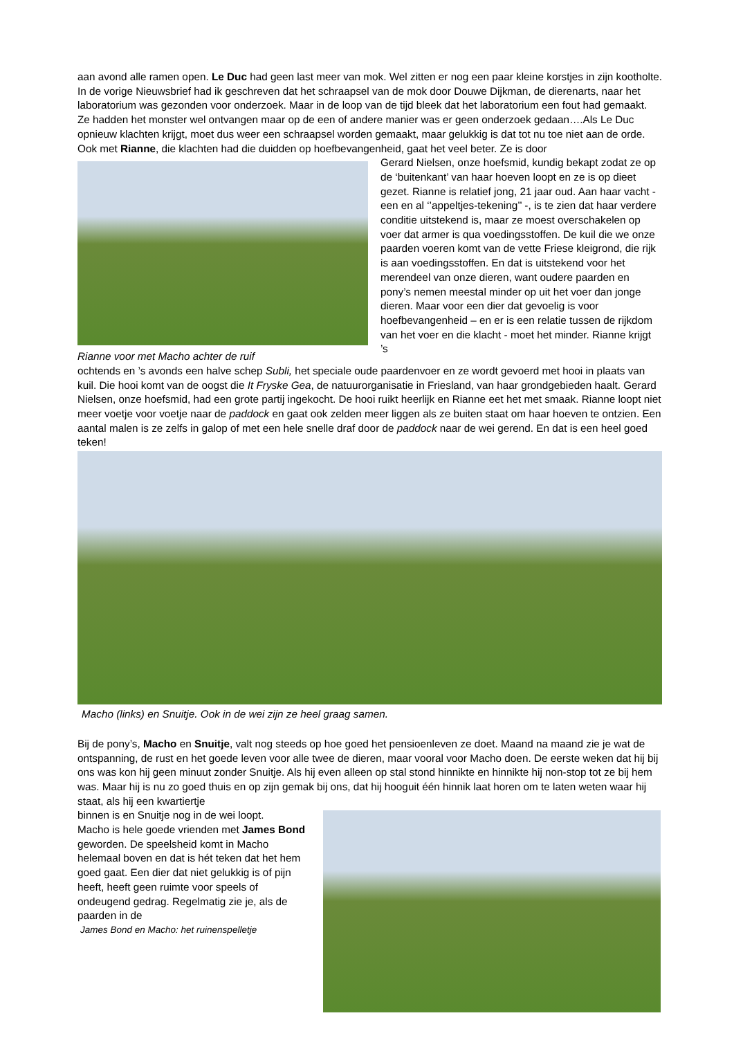aan avond alle ramen open. Le Duc had geen last meer van mok. Wel zitten er nog een paar kleine korstjes in zijn kootholte. In de vorige Nieuwsbrief had ik geschreven dat het schraapsel van de mok door Douwe Dijkman, de dierenarts, naar het laboratorium was gezonden voor onderzoek. Maar in de loop van de tijd bleek dat het laboratorium een fout had gemaakt. Ze hadden het monster wel ontvangen maar op de een of andere manier was er geen onderzoek gedaan….Als Le Duc opnieuw klachten krijgt, moet dus weer een schraapsel worden gemaakt, maar gelukkig is dat tot nu toe niet aan de orde.
Ook met Rianne, die klachten had die duidden op hoefbevangenheid, gaat het veel beter. Ze is door
Rianne voor met Macho achter de ruif
Gerard Nielsen, onze hoefsmid, kundig bekapt zodat ze op de ‘buitenkant’ van haar hoeven loopt en ze is op dieet gezet. Rianne is relatief jong, 21 jaar oud. Aan haar vacht - een en al ‘’appeltjes-tekening’’ -, is te zien dat haar verdere conditie uitstekend is, maar ze moest overschakelen op voer dat armer is qua voedingsstoffen. De kuil die we onze paarden voeren komt van de vette Friese kleigrond, die rijk is aan voedingsstoffen. En dat is uitstekend voor het merendeel van onze dieren, want oudere paarden en pony’s nemen meestal minder op uit het voer dan jonge dieren. Maar voor een dier dat gevoelig is voor hoefbevangenheid – en er is een relatie tussen de rijkdom van het voer en die klacht - moet het minder. Rianne krijgt ’s
ochtends en ’s avonds een halve schep Subli, het speciale oude paardenvoer en ze wordt gevoerd met hooi in plaats van kuil. Die hooi komt van de oogst die It Fryske Gea, de natuurorganisatie in Friesland, van haar grondgebieden haalt. Gerard Nielsen, onze hoefsmid, had een grote partij ingekocht. De hooi ruikt heerlijk en Rianne eet het met smaak. Rianne loopt niet meer voetje voor voetje naar de paddock en gaat ook zelden meer liggen als ze buiten staat om haar hoeven te ontzien. Een aantal malen is ze zelfs in galop of met een hele snelle draf door de paddock naar de wei gerend. En dat is een heel goed teken!
Macho (links) en Snuitje. Ook in de wei zijn ze heel graag samen.
Bij de pony’s, Macho en Snuitje, valt nog steeds op hoe goed het pensioenleven ze doet. Maand na maand zie je wat de ontspanning, de rust en het goede leven voor alle twee de dieren, maar vooral voor Macho doen. De eerste weken dat hij bij ons was kon hij geen minuut zonder Snuitje. Als hij even alleen op stal stond hinnikte en hinnikte hij non-stop tot ze bij hem was. Maar hij is nu zo goed thuis en op zijn gemak bij ons, dat hij hooguit één hinnik laat horen om te laten weten waar hij staat, als hij een kwartiertje
binnen is en Snuitje nog in de wei loopt.
Macho is hele goede vrienden met James Bond geworden. De speelsheid komt in Macho helemaal boven en dat is hét teken dat het hem goed gaat. Een dier dat niet gelukkig is of pijn heeft, heeft geen ruimte voor speels of ondeugend gedrag. Regelmatig zie je, als de paarden in de
James Bond en Macho: het ruinenspelletje